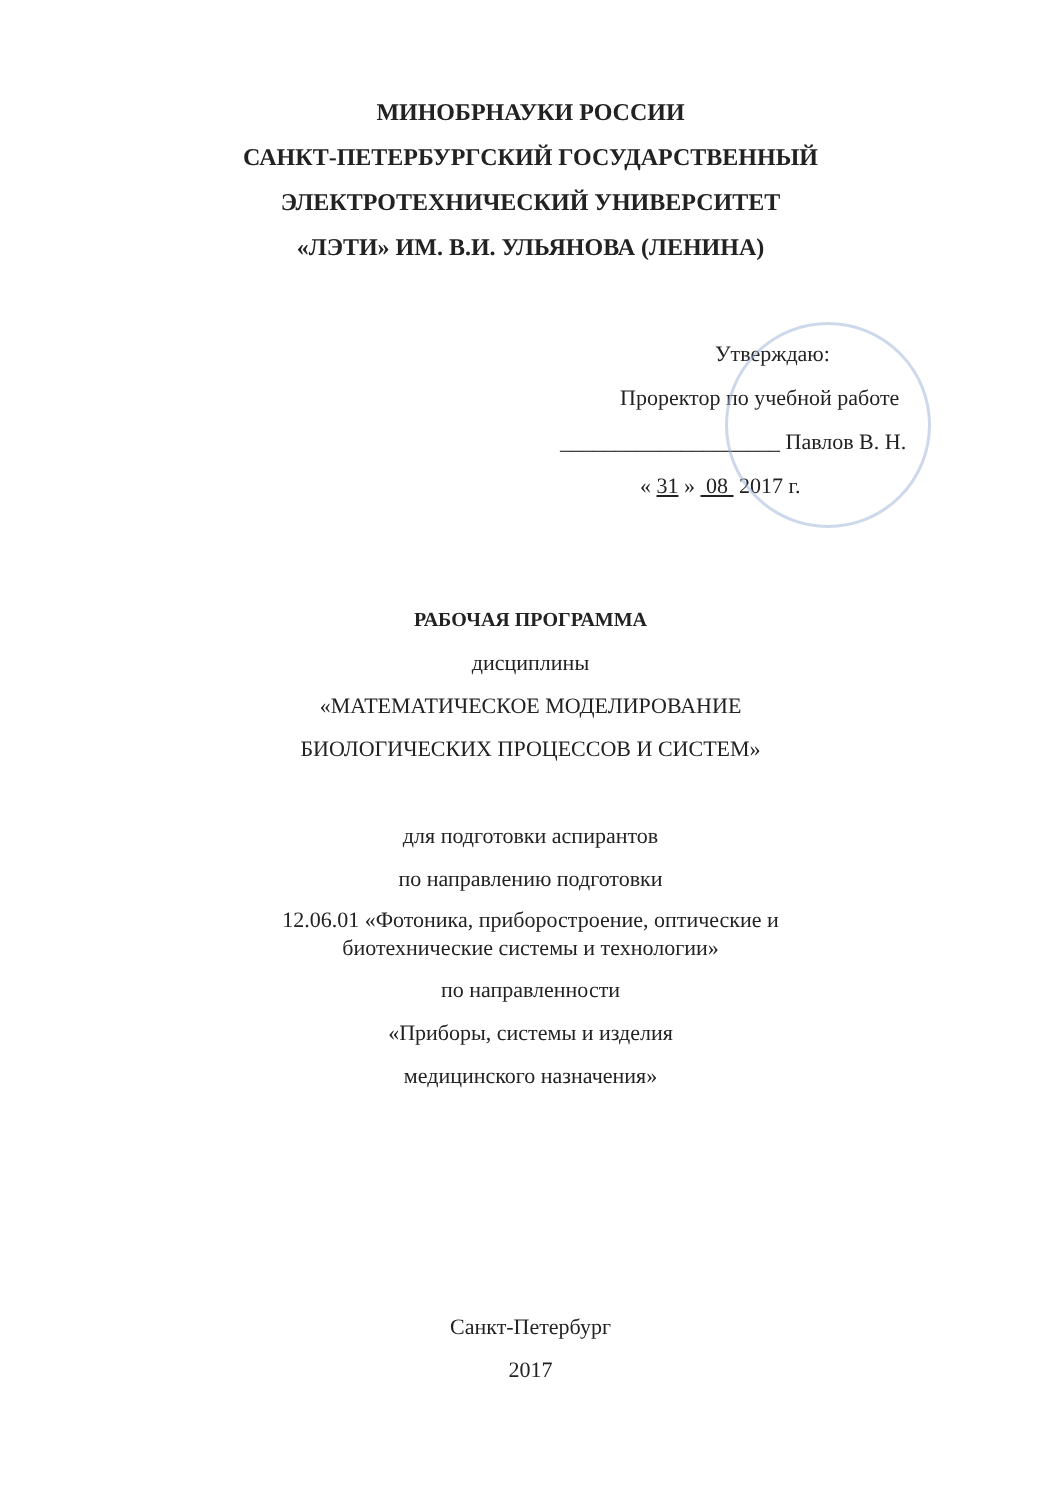МИНОБРНАУКИ РОССИИ
САНКТ-ПЕТЕРБУРГСКИЙ ГОСУДАРСТВЕННЫЙ
ЭЛЕКТРОТЕХНИЧЕСКИЙ УНИВЕРСИТЕТ
«ЛЭТИ» ИМ. В.И. УЛЬЯНОВА (ЛЕНИНА)
Утверждаю:
Проректор по учебной работе
____________________ Павлов В. Н.
« 31 » 08 2017 г.
РАБОЧАЯ ПРОГРАММА
дисциплины
«МАТЕМАТИЧЕСКОЕ МОДЕЛИРОВАНИЕ
БИОЛОГИЧЕСКИХ ПРОЦЕССОВ И СИСТЕМ»
для подготовки аспирантов
по направлению подготовки
12.06.01 «Фотоника, приборостроение, оптические и
биотехнические системы и технологии»
по направленности
«Приборы, системы и изделия
медицинского назначения»
Санкт-Петербург
2017